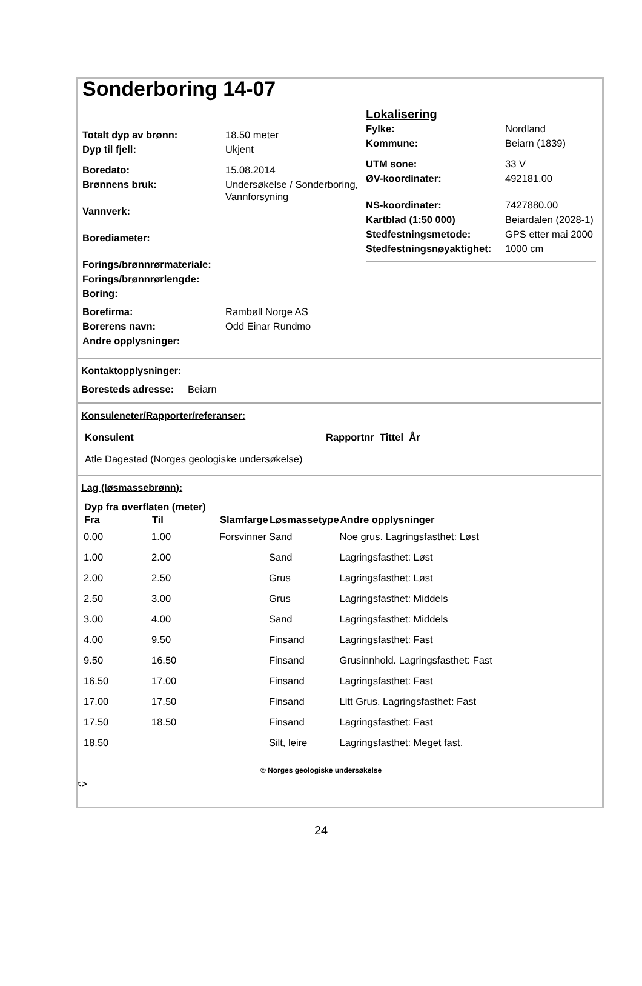Sonderboring 14-07
| Totalt dyp av brønn: | 18.50 meter |
| Dyp til fjell: | Ukjent |
| Boredato: | 15.08.2014 |
| Brønnens bruk: | Undersøkelse / Sonderboring, Vannforsyning |
| Vannverk: | |
| Borediameter: | |
| Forings/brønnrørmateriale: | |
| Forings/brønnrørlengde: | |
| Boring: | |
| Borefirma: | Rambøll Norge AS |
| Borerens navn: | Odd Einar Rundmo |
| Andre opplysninger: | |
| Lokalisering | |
| Fylke: | Nordland |
| Kommune: | Beiarn (1839) |
| UTM sone: | 33 V |
| ØV-koordinater: | 492181.00 |
| NS-koordinater: | 7427880.00 |
| Kartblad (1:50 000) | Beiardalen (2028-1) |
| Stedfestningsmetode: | GPS etter mai 2000 |
| Stedfestningsnøyaktighet: | 1000 cm |
Kontaktopplysninger:
Boresteds adresse: Beiarn
Konsuleneter/Rapporter/referanser:
| Konsulent | Rapportnr Tittel År |
| Atle Dagestad (Norges geologiske undersøkelse) | |
Lag (løsmassebrønn):
| Dyp fra overflaten (meter) | | | | |
| --- | --- | --- | --- | --- |
| Fra | Til | Slamfarge | Løsmassetype | Andre opplysninger |
| 0.00 | 1.00 | Forsvinner | Sand | Noe grus. Lagringsfasthet: Løst |
| 1.00 | 2.00 | | Sand | Lagringsfasthet: Løst |
| 2.00 | 2.50 | | Grus | Lagringsfasthet: Løst |
| 2.50 | 3.00 | | Grus | Lagringsfasthet: Middels |
| 3.00 | 4.00 | | Sand | Lagringsfasthet: Middels |
| 4.00 | 9.50 | | Finsand | Lagringsfasthet: Fast |
| 9.50 | 16.50 | | Finsand | Grusinnhold. Lagringsfasthet: Fast |
| 16.50 | 17.00 | | Finsand | Lagringsfasthet: Fast |
| 17.00 | 17.50 | | Finsand | Litt Grus. Lagringsfasthet: Fast |
| 17.50 | 18.50 | | Finsand | Lagringsfasthet: Fast |
| 18.50 | | | Silt, leire | Lagringsfasthet: Meget fast. |
© Norges geologiske undersøkelse
<>
24